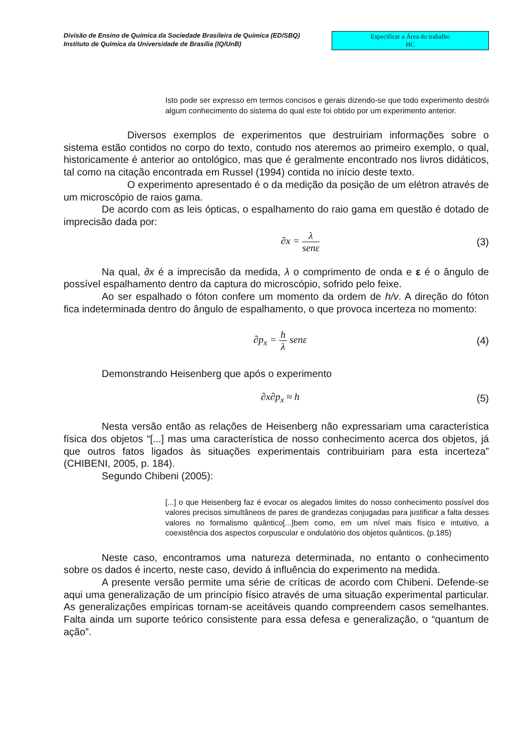Divisão de Ensino de Química da Sociedade Brasileira de Química (ED/SBQ)
Instituto de Química da Universidade de Brasília (IQ/UnB)
Especificar a Área do trabalho
HC
Isto pode ser expresso em termos concisos e gerais dizendo-se que todo experimento destrói algum conhecimento do sistema do qual este foi obtido por um experimento anterior.
Diversos exemplos de experimentos que destruiriam informações sobre o sistema estão contidos no corpo do texto, contudo nos ateremos ao primeiro exemplo, o qual, historicamente é anterior ao ontológico, mas que é geralmente encontrado nos livros didáticos, tal como na citação encontrada em Russel (1994) contida no início deste texto.
O experimento apresentado é o da medição da posição de um elétron através de um microscópio de raios gama.
De acordo com as leis ópticas, o espalhamento do raio gama em questão é dotado de imprecisão dada por:
∂x = λ senε (3)
Na qual, ∂x é a imprecisão da medida, λ o comprimento de onda e ε é o ângulo de possível espalhamento dentro da captura do microscópio, sofrido pelo feixe.
Ao ser espalhado o fóton confere um momento da ordem de h/v. A direção do fóton fica indeterminada dentro do ângulo de espalhamento, o que provoca incerteza no momento:
∂p<sub>x</sub> = h λ senε (4)
Demonstrando Heisenberg que após o experimento
∂x∂p<sub>x</sub> ≈ h (5)
Nesta versão então as relações de Heisenberg não expressariam uma característica física dos objetos “[...] mas uma característica de nosso conhecimento acerca dos objetos, já que outros fatos ligados às situações experimentais contribuiriam para esta incerteza” (CHIBENI, 2005, p. 184).
Segundo Chibeni (2005):
[...] o que Heisenberg faz é evocar os alegados limites do nosso conhecimento possível dos valores precisos simultâneos de pares de grandezas conjugadas para justificar a falta desses valores no formalismo quântico[...]bem como, em um nível mais físico e intuitivo, a coexistência dos aspectos corpuscular e ondulatório dos objetos quânticos. (p.185)
Neste caso, encontramos uma natureza determinada, no entanto o conhecimento sobre os dados é incerto, neste caso, devido á influência do experimento na medida.
A presente versão permite uma série de críticas de acordo com Chibeni. Defende-se aqui uma generalização de um princípio físico através de uma situação experimental particular. As generalizações empíricas tornam-se aceitáveis quando compreendem casos semelhantes. Falta ainda um suporte teórico consistente para essa defesa e generalização, o “quantum de ação”.